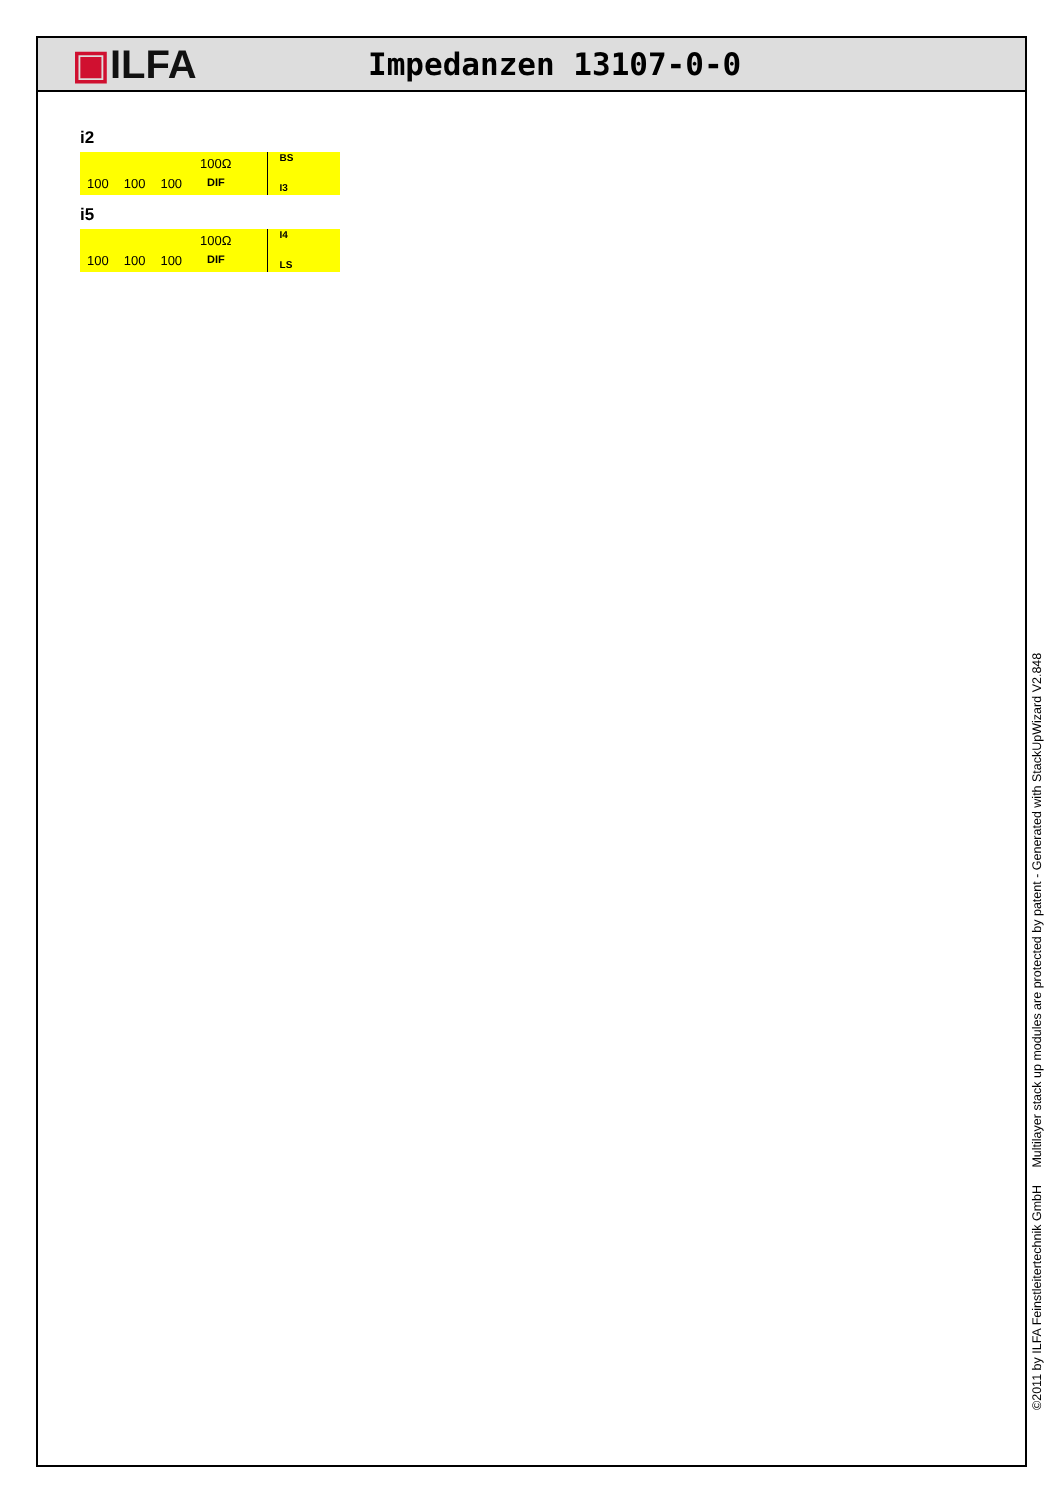▣ILFA
Impedanzen 13107-0-0
i2
100 100 100
100Ω
DIF
BS
I3
i5
100 100 100
100Ω
DIF
I4
LS
©2011 by ILFA Feinstleitertechnik GmbH Multilayer stack up modules are protected by patent - Generated with StackUpWizard V2.848